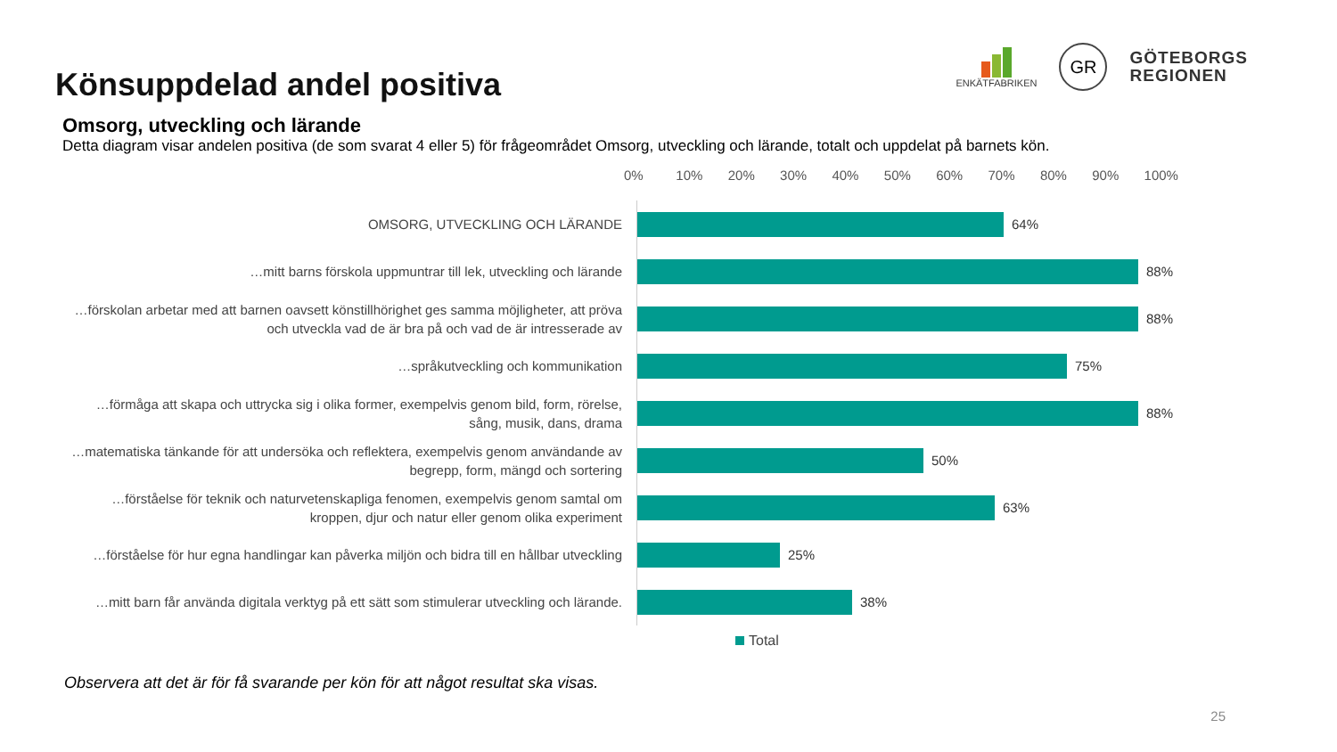Könsuppdelad andel positiva
ENKÄTFABRIKEN
GR
GÖTEBORGS
REGIONEN
Omsorg, utveckling och lärande
Detta diagram visar andelen positiva (de som svarat 4 eller 5) för frågeområdet Omsorg, utveckling och lärande, totalt och uppdelat på barnets kön.
0% 10% 20% 30% 40% 50% 60% 70% 80% 90% 100%
OMSORG, UTVECKLING OCH LÄRANDE
64%
…mitt barns förskola uppmuntrar till lek, utveckling och lärande
88%
…förskolan arbetar med att barnen oavsett könstillhörighet ges samma möjligheter, att pröva och utveckla vad de är bra på och vad de är intresserade av
88%
…språkutveckling och kommunikation
75%
…förmåga att skapa och uttrycka sig i olika former, exempelvis genom bild, form, rörelse, sång, musik, dans, drama
88%
…matematiska tänkande för att undersöka och reflektera, exempelvis genom användande av begrepp, form, mängd och sortering
50%
…förståelse för teknik och naturvetenskapliga fenomen, exempelvis genom samtal om kroppen, djur och natur eller genom olika experiment
63%
…förståelse för hur egna handlingar kan påverka miljön och bidra till en hållbar utveckling
25%
…mitt barn får använda digitala verktyg på ett sätt som stimulerar utveckling och lärande.
38%
Total
Observera att det är för få svarande per kön för att något resultat ska visas.
25